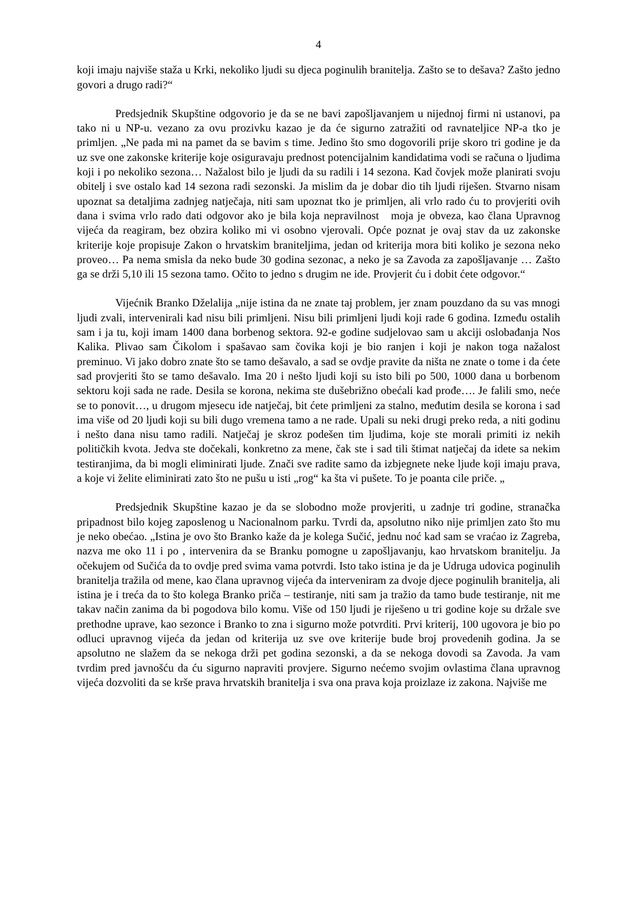4
koji imaju najviše staža u Krki, nekoliko ljudi su djeca poginulih branitelja. Zašto se to dešava? Zašto jedno govori a drugo radi?“
Predsjednik Skupštine odgovorio je da se ne bavi zapošljavanjem u nijednoj firmi ni ustanovi, pa tako ni u NP-u. vezano za ovu prozivku kazao je da će sigurno zatražiti od ravnateljice NP-a tko je primljen. „Ne pada mi na pamet da se bavim s time. Jedino što smo dogovorili prije skoro tri godine je da uz sve one zakonske kriterije koje osiguravaju prednost potencijalnim kandidatima vodi se računa o ljudima koji i po nekoliko sezona… Nažalost bilo je ljudi da su radili i 14 sezona. Kad čovjek može planirati svoju obitelj i sve ostalo kad 14 sezona radi sezonski. Ja mislim da je dobar dio tih ljudi riješen. Stvarno nisam upoznat sa detaljima zadnjeg natječaja, niti sam upoznat tko je primljen, ali vrlo rado ću to provjeriti ovih dana i svima vrlo rado dati odgovor ako je bila koja nepravilnost moja je obveza, kao člana Upravnog vijeća da reagiram, bez obzira koliko mi vi osobno vjerovali. Opće poznat je ovaj stav da uz zakonske kriterije koje propisuje Zakon o hrvatskim braniteljima, jedan od kriterija mora biti koliko je sezona neko proveo… Pa nema smisla da neko bude 30 godina sezonac, a neko je sa Zavoda za zapošljavanje … Zašto ga se drži 5,10 ili 15 sezona tamo. Očito to jedno s drugim ne ide. Provjerit ću i dobit ćete odgovor.“
Vijećnik Branko Dželalija „nije istina da ne znate taj problem, jer znam pouzdano da su vas mnogi ljudi zvali, intervenirali kad nisu bili primljeni. Nisu bili primljeni ljudi koji rade 6 godina. Između ostalih sam i ja tu, koji imam 1400 dana borbenog sektora. 92-e godine sudjelovao sam u akciji oslobađanja Nos Kalika. Plivao sam Čikolom i spašavao sam čovika koji je bio ranjen i koji je nakon toga nažalost preminuo. Vi jako dobro znate što se tamo dešavalo, a sad se ovdje pravite da ništa ne znate o tome i da ćete sad provjeriti što se tamo dešavalo. Ima 20 i nešto ljudi koji su isto bili po 500, 1000 dana u borbenom sektoru koji sada ne rade. Desila se korona, nekima ste dušebrižno obećali kad prođe…. Je falili smo, neće se to ponovit…, u drugom mjesecu ide natječaj, bit ćete primljeni za stalno, međutim desila se korona i sad ima više od 20 ljudi koji su bili dugo vremena tamo a ne rade. Upali su neki drugi preko reda, a niti godinu i nešto dana nisu tamo radili. Natječaj je skroz podešen tim ljudima, koje ste morali primiti iz nekih političkih kvota. Jedva ste dočekali, konkretno za mene, čak ste i sad tili štimat natječaj da idete sa nekim testiranjima, da bi mogli eliminirati ljude. Znači sve radite samo da izbjegnete neke ljude koji imaju prava, a koje vi želite eliminirati zato što ne pušu u isti „rog“ ka šta vi pušete. To je poanta cile priče. „
Predsjednik Skupštine kazao je da se slobodno može provjeriti, u zadnje tri godine, stranačka pripadnost bilo kojeg zaposlenog u Nacionalnom parku. Tvrdi da, apsolutno niko nije primljen zato što mu je neko obećao. „Istina je ovo što Branko kaže da je kolega Sučić, jednu noć kad sam se vraćao iz Zagreba, nazva me oko 11 i po , intervenira da se Branku pomogne u zapošljavanju, kao hrvatskom branitelju. Ja očekujem od Sučića da to ovdje pred svima vama potvrdi. Isto tako istina je da je Udruga udovica poginulih branitelja tražila od mene, kao člana upravnog vijeća da interveniram za dvoje djece poginulih branitelja, ali istina je i treća da to što kolega Branko priča – testiranje, niti sam ja tražio da tamo bude testiranje, nit me takav način zanima da bi pogodova bilo komu. Više od 150 ljudi je riješeno u tri godine koje su držale sve prethodne uprave, kao sezonce i Branko to zna i sigurno može potvrditi. Prvi kriterij, 100 ugovora je bio po odluci upravnog vijeća da jedan od kriterija uz sve ove kriterije bude broj provedenih godina. Ja se apsolutno ne slažem da se nekoga drži pet godina sezonski, a da se nekoga dovodi sa Zavoda. Ja vam tvrdim pred javnošću da ću sigurno napraviti provjere. Sigurno nećemo svojim ovlastima člana upravnog vijeća dozvoliti da se krše prava hrvatskih branitelja i sva ona prava koja proizlaze iz zakona. Najviše me